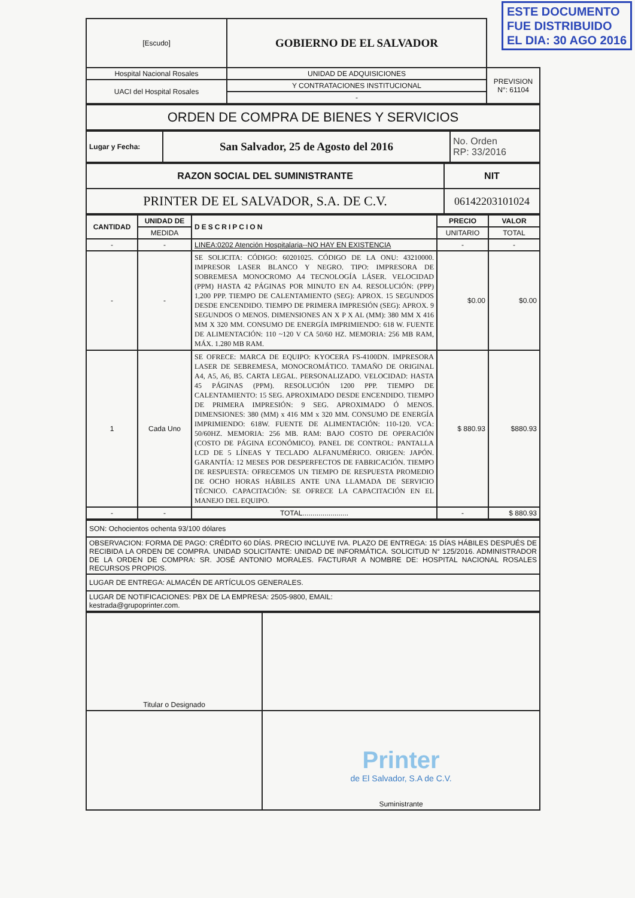ESTE DOCUMENTO
FUE DISTRIBUIDO
EL DIA: 30 AGO 2016
| [Escudo] | GOBIERNO DE EL SALVADOR | |
| Hospital Nacional Rosales | UNIDAD DE ADQUISICIONES | PREVISION N°: 61104 |
| UACI del Hospital Rosales | Y CONTRATACIONES INSTITUCIONAL | |
| | - | |
| ORDEN DE COMPRA DE BIENES Y SERVICIOS |
| Lugar y Fecha: | San Salvador, 25 de Agosto del 2016 | No. Orden RP: 33/2016 |
| RAZON SOCIAL DEL SUMINISTRANTE | NIT |
| PRINTER DE EL SALVADOR, S.A. DE C.V. | 06142203101024 |
| CANTIDAD | UNIDAD DE | DESCRIPCION | PRECIO | VALOR |
| --- | --- | --- | --- | --- |
| | MEDIDA | | UNITARIO | TOTAL |
| - | - | LINEA:0202 Atención Hospitalaria--NO HAY EN EXISTENCIA | - | - |
| - | - | SE SOLICITA: CÓDIGO: 60201025. CÓDIGO DE LA ONU: 43210000. IMPRESOR LASER BLANCO Y NEGRO. TIPO: IMPRESORA DE SOBREMESA MONOCROMO A4 TECNOLOGÍA LÁSER. VELOCIDAD (PPM) HASTA 42 PÁGINAS POR MINUTO EN A4. RESOLUCIÓN: (PPP) 1,200 PPP. TIEMPO DE CALENTAMIENTO (SEG): APROX. 15 SEGUNDOS DESDE ENCENDIDO. TIEMPO DE PRIMERA IMPRESIÓN (SEG): APROX. 9 SEGUNDOS O MENOS. DIMENSIONES AN X P X AL (MM): 380 MM X 416 MM X 320 MM. CONSUMO DE ENERGÍA IMPRIMIENDO: 618 W. FUENTE DE ALIMENTACIÓN: 110 ~120 V CA 50/60 HZ. MEMORIA: 256 MB RAM, MÁX. 1.280 MB RAM. | $0.00 | $0.00 |
| 1 | Cada Uno | SE OFRECE: MARCA DE EQUIPO: KYOCERA FS-4100DN. IMPRESORA LASER DE SEBREMESA, MONOCROMÁTICO. TAMAÑO DE ORIGINAL A4, A5, A6, B5. CARTA LEGAL. PERSONALIZADO. VELOCIDAD: HASTA 45 PÁGINAS (PPM). RESOLUCIÓN 1200 PPP. TIEMPO DE CALENTAMIENTO: 15 SEG. APROXIMADO DESDE ENCENDIDO. TIEMPO DE PRIMERA IMPRESIÓN: 9 SEG. APROXIMADO Ó MENOS. DIMENSIONES: 380 (MM) x 416 MM x 320 MM. CONSUMO DE ENERGÍA IMPRIMIENDO: 618W. FUENTE DE ALIMENTACIÓN: 110-120. VCA: 50/60HZ. MEMORIA: 256 MB. RAM: BAJO COSTO DE OPERACIÓN (COSTO DE PÁGINA ECONÓMICO). PANEL DE CONTROL: PANTALLA LCD DE 5 LÍNEAS Y TECLADO ALFANUMÉRICO. ORIGEN: JAPÓN. GARANTÍA: 12 MESES POR DESPERFECTOS DE FABRICACIÓN. TIEMPO DE RESPUESTA: OFRECEMOS UN TIEMPO DE RESPUESTA PROMEDIO DE OCHO HORAS HÁBILES ANTE UNA LLAMADA DE SERVICIO TÉCNICO. CAPACITACIÓN: SE OFRECE LA CAPACITACIÓN EN EL MANEJO DEL EQUIPO. | $ 880.93 | $880.93 |
| - | - | TOTAL....................... | - | $ 880.93 |
| SON: Ochocientos ochenta 93/100 dólares |
| OBSERVACION: FORMA DE PAGO: CRÉDITO 60 DÍAS. PRECIO INCLUYE IVA. PLAZO DE ENTREGA: 15 DÍAS HÁBILES DESPUÉS DE RECIBIDA LA ORDEN DE COMPRA. UNIDAD SOLICITANTE: UNIDAD DE INFORMÁTICA. SOLICITUD N° 125/2016. ADMINISTRADOR DE LA ORDEN DE COMPRA: SR. JOSÉ ANTONIO MORALES. FACTURAR A NOMBRE DE: HOSPITAL NACIONAL ROSALES RECURSOS PROPIOS. |
| LUGAR DE ENTREGA: ALMACÉN DE ARTÍCULOS GENERALES. |
| LUGAR DE NOTIFICACIONES: PBX DE LA EMPRESA: 2505-9800, EMAIL: kestrada@grupoprinter.com. |
| Titular o Designado | |
| | Printer de El Salvador, S.A de C.V. Suministrante |